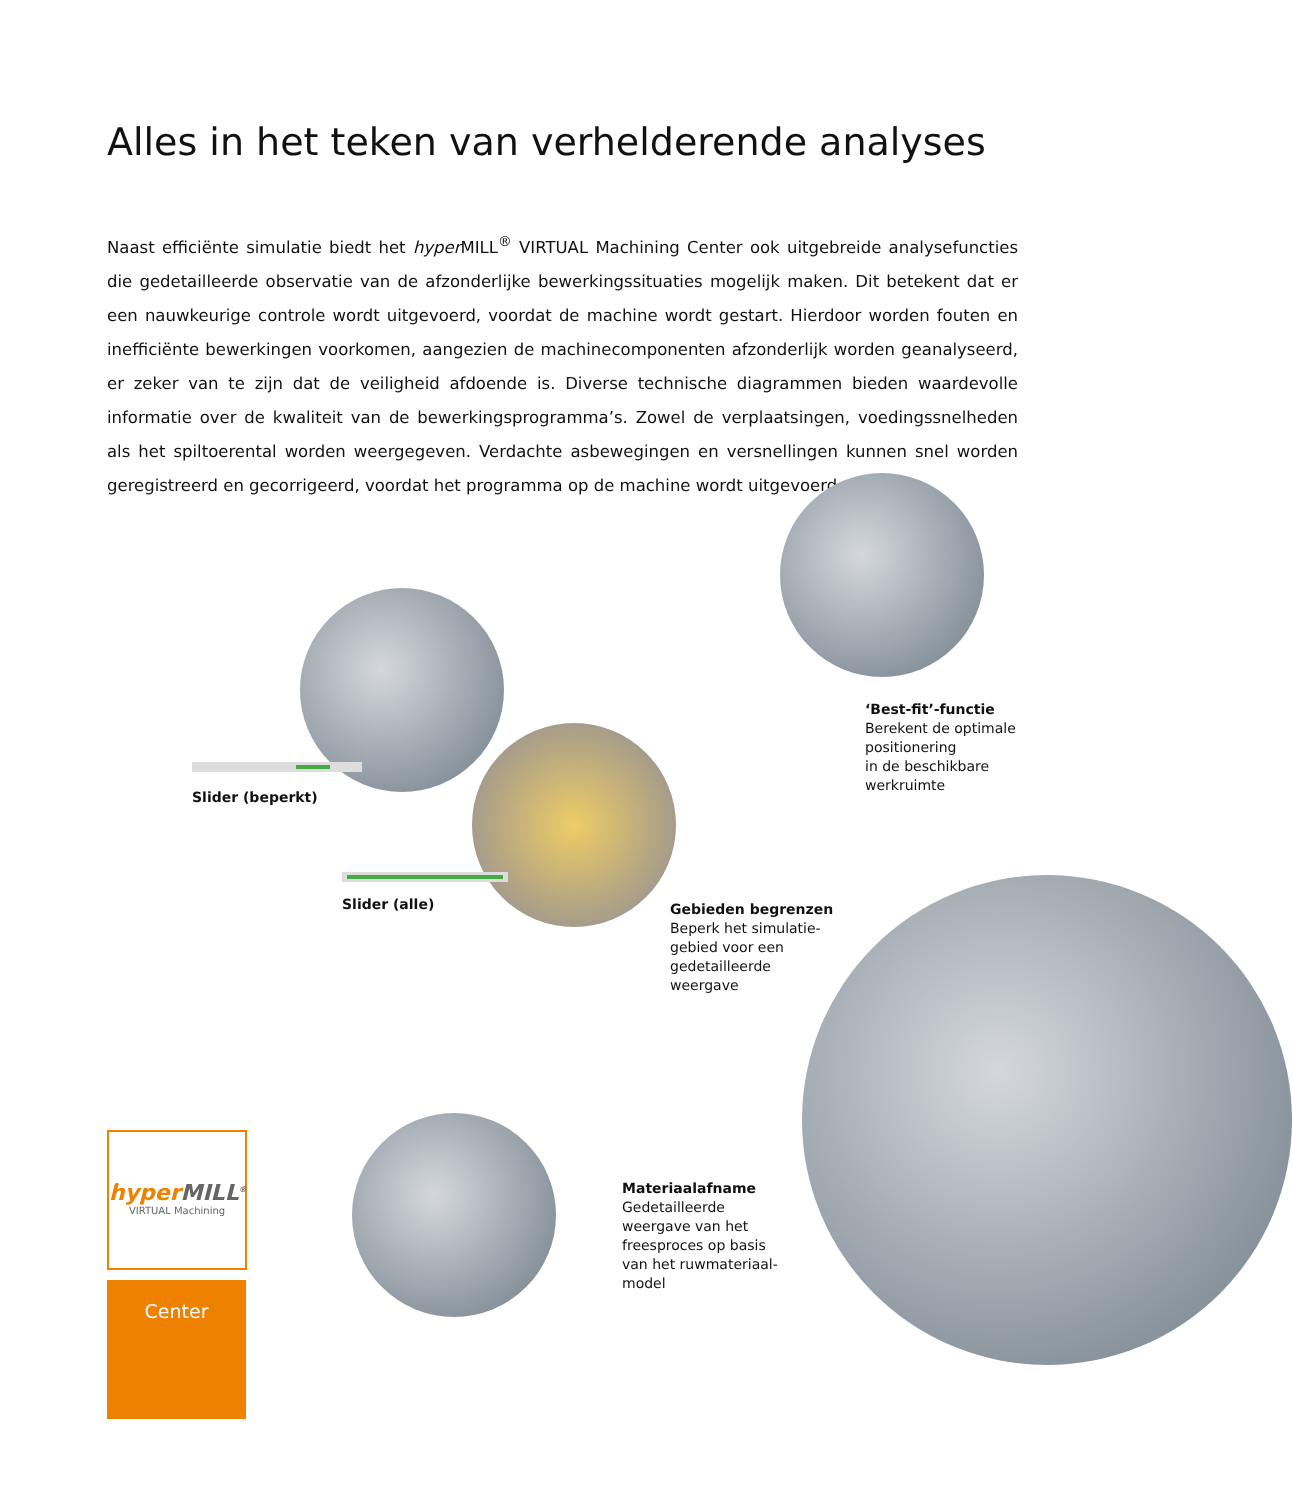Alles in het teken van verhelderende analyses
Naast efficiënte simulatie biedt het hyper MILL<sup>®</sup> VIRTUAL Machining Center ook uitgebreide analysefuncties die gedetailleerde observatie van de afzonderlijke bewerkingssituaties mogelijk maken. Dit betekent dat er een nauwkeurige controle wordt uitgevoerd, voordat de machine wordt gestart. Hierdoor worden fouten en inefficiënte bewerkingen voorkomen, aangezien de machinecomponenten afzonderlijk worden geanalyseerd, er zeker van te zijn dat de veiligheid afdoende is. Diverse technische diagrammen bieden waardevolle informatie over de kwaliteit van de bewerkingsprogramma’s. Zowel de verplaatsingen, voedingssnelheden als het spiltoerental worden weergegeven. Verdachte asbewegingen en versnellingen kunnen snel worden geregistreerd en gecorrigeerd, voordat het programma op de machine wordt uitgevoerd.
‘Best-fit’-functie
Berekent de optimale
positionering
in de beschikbare
werkruimte
Slider (beperkt)
Slider (alle)
Gebieden begrenzen
Beperk het simulatie-
gebied voor een
gedetailleerde
weergave
Materiaalafname
Gedetailleerde
weergave van het
freesproces op basis
van het ruwmateriaal-
model
hyper MILL<sup>®</sup>
VIRTUAL Machining
Center